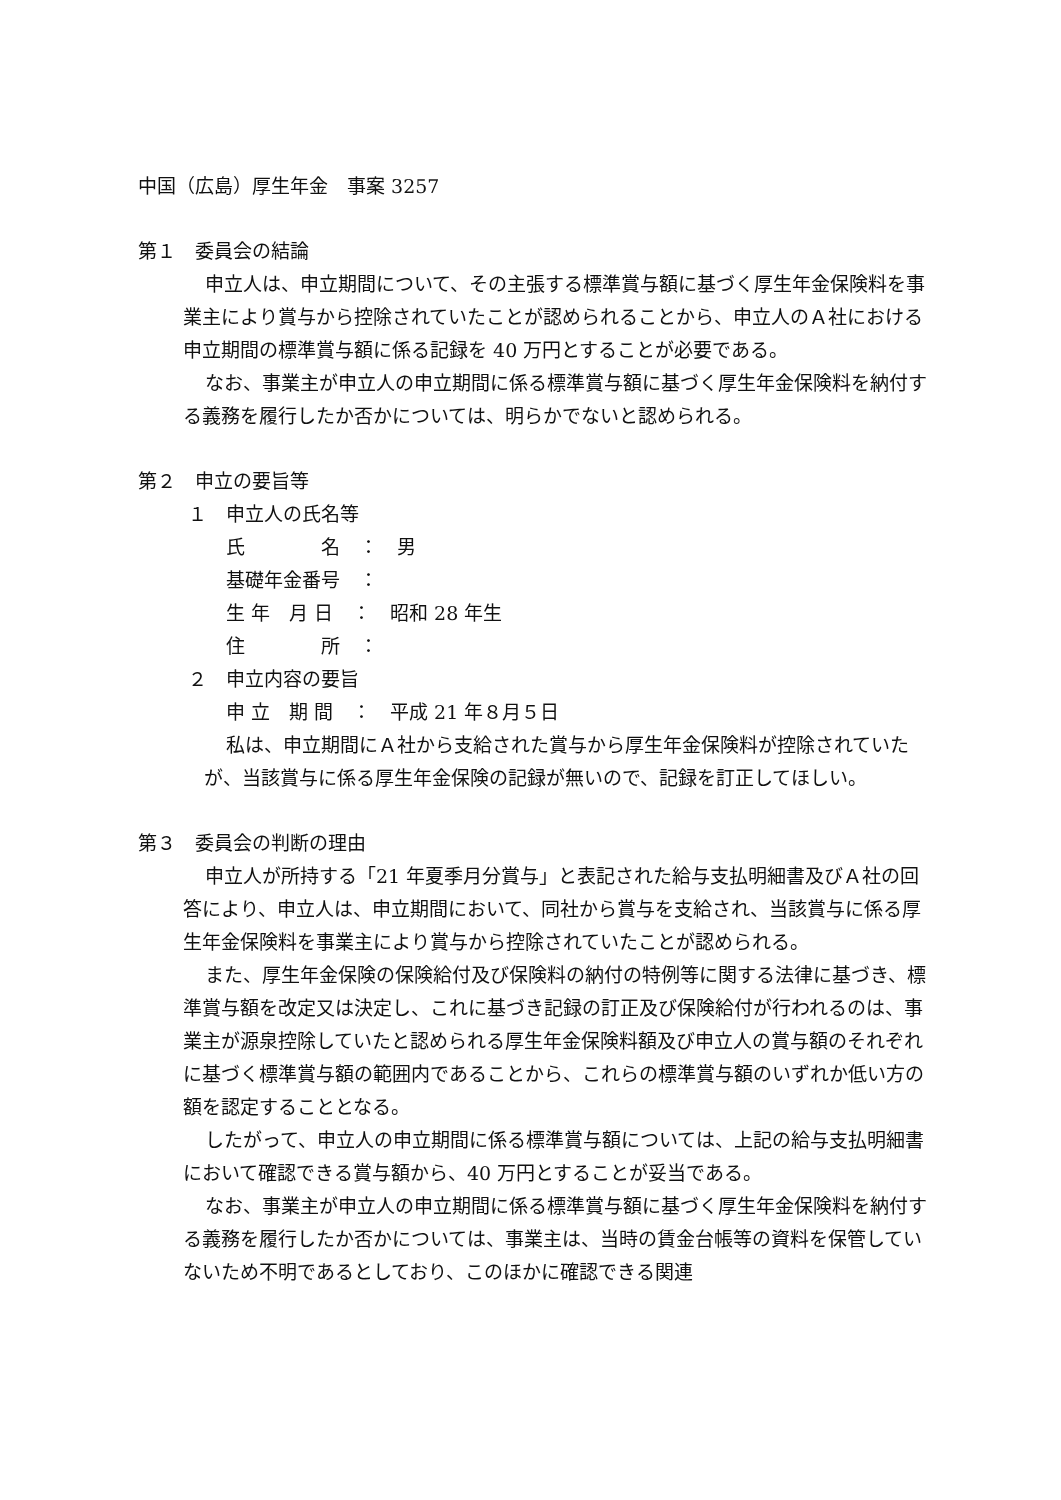中国（広島）厚生年金　事案 3257
第１　委員会の結論
申立人は、申立期間について、その主張する標準賞与額に基づく厚生年金保険料を事業主により賞与から控除されていたことが認められることから、申立人のＡ社における申立期間の標準賞与額に係る記録を 40 万円とすることが必要である。
なお、事業主が申立人の申立期間に係る標準賞与額に基づく厚生年金保険料を納付する義務を履行したか否かについては、明らかでないと認められる。
第２　申立の要旨等
１　申立人の氏名等
氏　　　　名　：　男
基礎年金番号　：
生 年　月 日　：　昭和 28 年生
住　　　　所　：
２　申立内容の要旨
申 立　期 間　：　平成 21 年８月５日
私は、申立期間にＡ社から支給された賞与から厚生年金保険料が控除されていたが、当該賞与に係る厚生年金保険の記録が無いので、記録を訂正してほしい。
第３　委員会の判断の理由
申立人が所持する「21 年夏季月分賞与」と表記された給与支払明細書及びＡ社の回答により、申立人は、申立期間において、同社から賞与を支給され、当該賞与に係る厚生年金保険料を事業主により賞与から控除されていたことが認められる。
また、厚生年金保険の保険給付及び保険料の納付の特例等に関する法律に基づき、標準賞与額を改定又は決定し、これに基づき記録の訂正及び保険給付が行われるのは、事業主が源泉控除していたと認められる厚生年金保険料額及び申立人の賞与額のそれぞれに基づく標準賞与額の範囲内であることから、これらの標準賞与額のいずれか低い方の額を認定することとなる。
したがって、申立人の申立期間に係る標準賞与額については、上記の給与支払明細書において確認できる賞与額から、40 万円とすることが妥当である。
なお、事業主が申立人の申立期間に係る標準賞与額に基づく厚生年金保険料を納付する義務を履行したか否かについては、事業主は、当時の賃金台帳等の資料を保管していないため不明であるとしており、このほかに確認できる関連